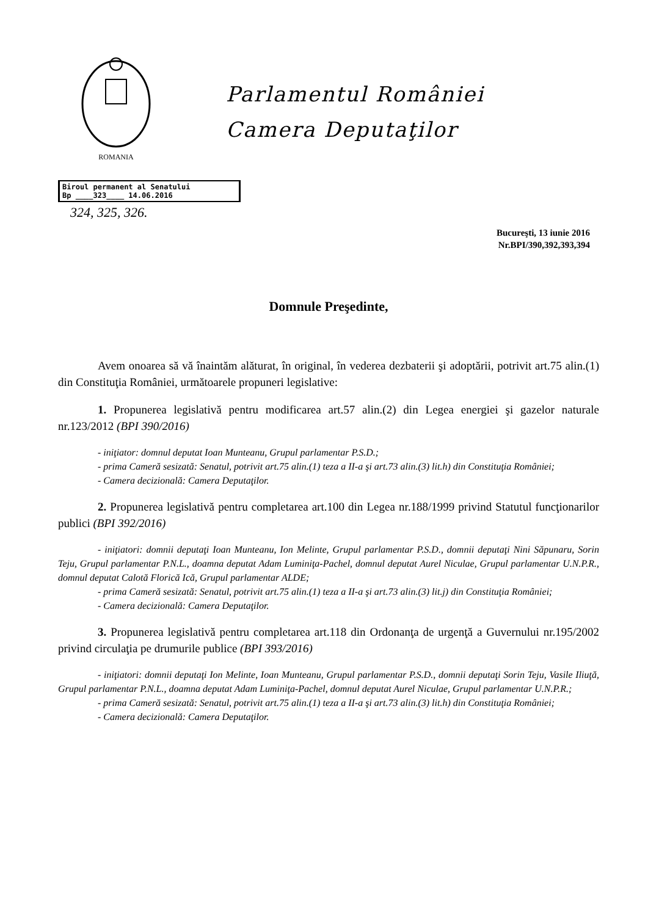ROMANIA
Parlamentul României
Camera Deputaţilor
Biroul permanent al Senatului
Bp ____323____ 14.06.2016
324, 325, 326.
Bucureşti, 13 iunie 2016
Nr.BPI/390,392,393,394
Domnule Preşedinte,
Avem onoarea să vă înaintăm alăturat, în original, în vederea dezbaterii şi adoptării, potrivit art.75 alin.(1) din Constituţia României, următoarele propuneri legislative:
1. Propunerea legislativă pentru modificarea art.57 alin.(2) din Legea energiei şi gazelor naturale nr.123/2012 (BPI 390/2016)
- iniţiator: domnul deputat Ioan Munteanu, Grupul parlamentar P.S.D.;
- prima Cameră sesizată: Senatul, potrivit art.75 alin.(1) teza a II-a şi art.73 alin.(3) lit.h) din Constituţia României;
- Camera decizională: Camera Deputaţilor.
2. Propunerea legislativă pentru completarea art.100 din Legea nr.188/1999 privind Statutul funcţionarilor publici (BPI 392/2016)
- iniţiatori: domnii deputaţi Ioan Munteanu, Ion Melinte, Grupul parlamentar P.S.D., domnii deputaţi Nini Săpunaru, Sorin Teju, Grupul parlamentar P.N.L., doamna deputat Adam Luminiţa-Pachel, domnul deputat Aurel Niculae, Grupul parlamentar U.N.P.R., domnul deputat Calotă Florică Ică, Grupul parlamentar ALDE;
- prima Cameră sesizată: Senatul, potrivit art.75 alin.(1) teza a II-a şi art.73 alin.(3) lit.j) din Constituţia României;
- Camera decizională: Camera Deputaţilor.
3. Propunerea legislativă pentru completarea art.118 din Ordonanţa de urgenţă a Guvernului nr.195/2002 privind circulaţia pe drumurile publice (BPI 393/2016)
- iniţiatori: domnii deputaţi Ion Melinte, Ioan Munteanu, Grupul parlamentar P.S.D., domnii deputaţi Sorin Teju, Vasile Iliuţă, Grupul parlamentar P.N.L., doamna deputat Adam Luminiţa-Pachel, domnul deputat Aurel Niculae, Grupul parlamentar U.N.P.R.;
- prima Cameră sesizată: Senatul, potrivit art.75 alin.(1) teza a II-a şi art.73 alin.(3) lit.h) din Constituţia României;
- Camera decizională: Camera Deputaţilor.